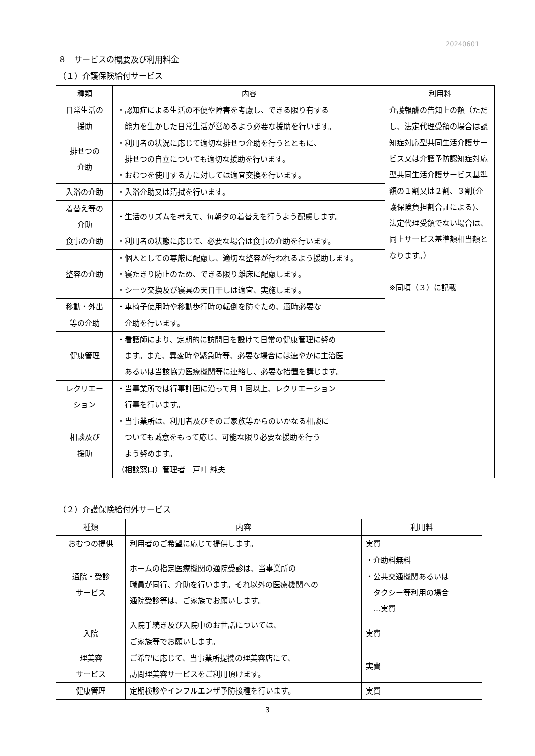20240601
８　サービスの概要及び利用料金
（１）介護保険給付サービス
| 種類 | 内容 | 利用料 |
| --- | --- | --- |
| 日常生活の 援助 | ・認知症による生活の不便や障害を考慮し、できる限り有する 能力を生かした日常生活が営めるよう必要な援助を行います。 | 介護報酬の告知上の額（ただし、法定代理受領の場合は認知症対応型共同生活介護サービス又は介護予防認知症対応型共同生活介護サービス基準額の１割又は２割、３割(介護保険負担割合証による)、法定代理受領でない場合は、同上サービス基準額相当額となります。） ※同項（３）に記載 |
| 排せつの 介助 | ・利用者の状況に応じて適切な排せつ介助を行うとともに、 排せつの自立についても適切な援助を行います。 ・おむつを使用する方に対しては適宜交換を行います。 | |
| 入浴の介助 | ・入浴介助又は清拭を行います。 | |
| 着替え等の 介助 | ・生活のリズムを考えて、毎朝夕の着替えを行うよう配慮します。 | |
| 食事の介助 | ・利用者の状態に応じて、必要な場合は食事の介助を行います。 | |
| 整容の介助 | ・個人としての尊厳に配慮し、適切な整容が行われるよう援助します。 ・寝たきり防止のため、できる限り離床に配慮します。 ・シーツ交換及び寝具の天日干しは適宜、実施します。 | |
| 移動・外出 等の介助 | ・車椅子使用時や移動歩行時の転倒を防ぐため、適時必要な 介助を行います。 | |
| 健康管理 | ・看護師により、定期的に訪問日を設けて日常の健康管理に努め ます。また、異変時や緊急時等、必要な場合には速やかに主治医 あるいは当該協力医療機関等に連絡し、必要な措置を講じます。 | |
| レクリエー ション | ・当事業所では行事計画に沿って月１回以上、レクリエーション 行事を行います。 | |
| 相談及び 援助 | ・当事業所は、利用者及びそのご家族等からのいかなる相談に ついても誠意をもって応じ、可能な限り必要な援助を行う よう努めます。 （相談窓口）管理者 戸叶 純夫 | |
（２）介護保険給付外サービス
| 種類 | 内容 | 利用料 |
| --- | --- | --- |
| おむつの提供 | 利用者のご希望に応じて提供します。 | 実費 |
| 通院・受診 サービス | ホームの指定医療機関の通院受診は、当事業所の 職員が同行、介助を行います。それ以外の医療機関への 通院受診等は、ご家族でお願いします。 | ・介助料無料 ・公共交通機関あるいは タクシー等利用の場合 …実費 |
| 入院 | 入院手続き及び入院中のお世話については、 ご家族等でお願いします。 | 実費 |
| 理美容 サービス | ご希望に応じて、当事業所提携の理美容店にて、 訪問理美容サービスをご利用頂けます。 | 実費 |
| 健康管理 | 定期検診やインフルエンザ予防接種を行います。 | 実費 |
3